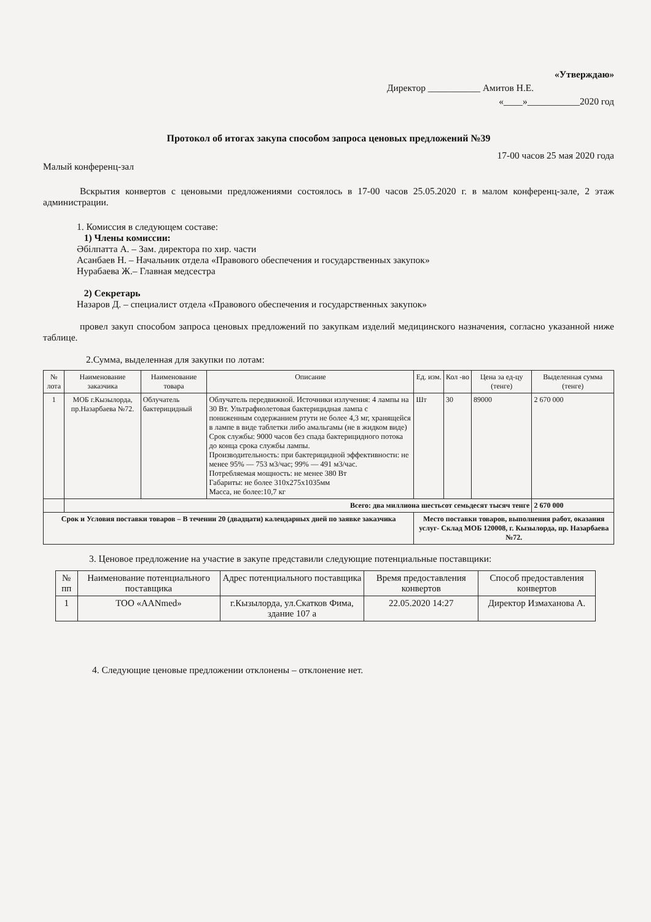«Утверждаю»
Директор ___________ Амитов Н.Е.
«____»___________2020 год
Протокол об итогах закупа способом запроса ценовых предложений №39
17-00 часов 25 мая 2020 года
Малый конференц-зал
Вскрытия конвертов с ценовыми предложениями состоялось в 17-00 часов 25.05.2020 г. в малом конференц-зале, 2 этаж администрации.
1. Комиссия в следующем составе:
1) Члены комиссии:
Әбілпатта А. – Зам. директора по хир. части
Асанбаев Н. – Начальник отдела «Правового обеспечения и государственных закупок»
Нурабаева Ж.– Главная медсестра
2) Секретарь
Назаров Д. – специалист отдела «Правового обеспечения и государственных закупок»
провел закуп способом запроса ценовых предложений по закупкам изделий медицинского назначения, согласно указанной ниже таблице.
2.Сумма, выделенная для закупки по лотам:
| № лота | Наименование заказчика | Наименование товара | Описание | Ед. изм. | Кол -во | Цена за ед-цу (тенге) | Выделенная сумма (тенге) |
| --- | --- | --- | --- | --- | --- | --- | --- |
| 1 | МОБ г.Кызылорда, пр.Назарбаева №72. | Облучатель бактерицидный | Облучатель передвижной. Источники излучения: 4 лампы на 30 Вт. Ультрафиолетовая бактерицидная лампа с пониженным содержанием ртути не более 4,3 мг, хранящейся в лампе в виде таблетки либо амальгамы (не в жидком виде) Срок службы: 9000 часов без спада бактерицидного потока до конца срока службы лампы. Производительность: при бактерицидной эффективности: не менее 95% — 753 м3/час; 99% — 491 м3/час. Потребляемая мощность: не менее 380 Вт Габариты: не более 310х275х1035мм Масса, не более:10,7 кг | Шт | 30 | 89000 | 2 670 000 |
| | Всего: два миллиона шестьсот семьдесят тысяч тенге | | | | | | 2 670 000 |
| Срок и Условия поставки товаров – В течении 20 (двадцати) календарных дней по заявке заказчика | | | | Место поставки товаров, выполнения работ, оказания услуг- Склад МОБ 120008, г. Кызылорда, пр. Назарбаева №72. | | | |
3. Ценовое предложение на участие в закупе представили следующие потенциальные поставщики:
| № пп | Наименование потенциального поставщика | Адрес потенциального поставщика | Время предоставления конвертов | Способ предоставления конвертов |
| --- | --- | --- | --- | --- |
| 1 | ТОО «AANmed» | г.Кызылорда, ул.Скатков Фима, здание 107 а | 22.05.2020 14:27 | Директор Измаханова А. |
4. Следующие ценовые предложении отклонены – отклонение нет.